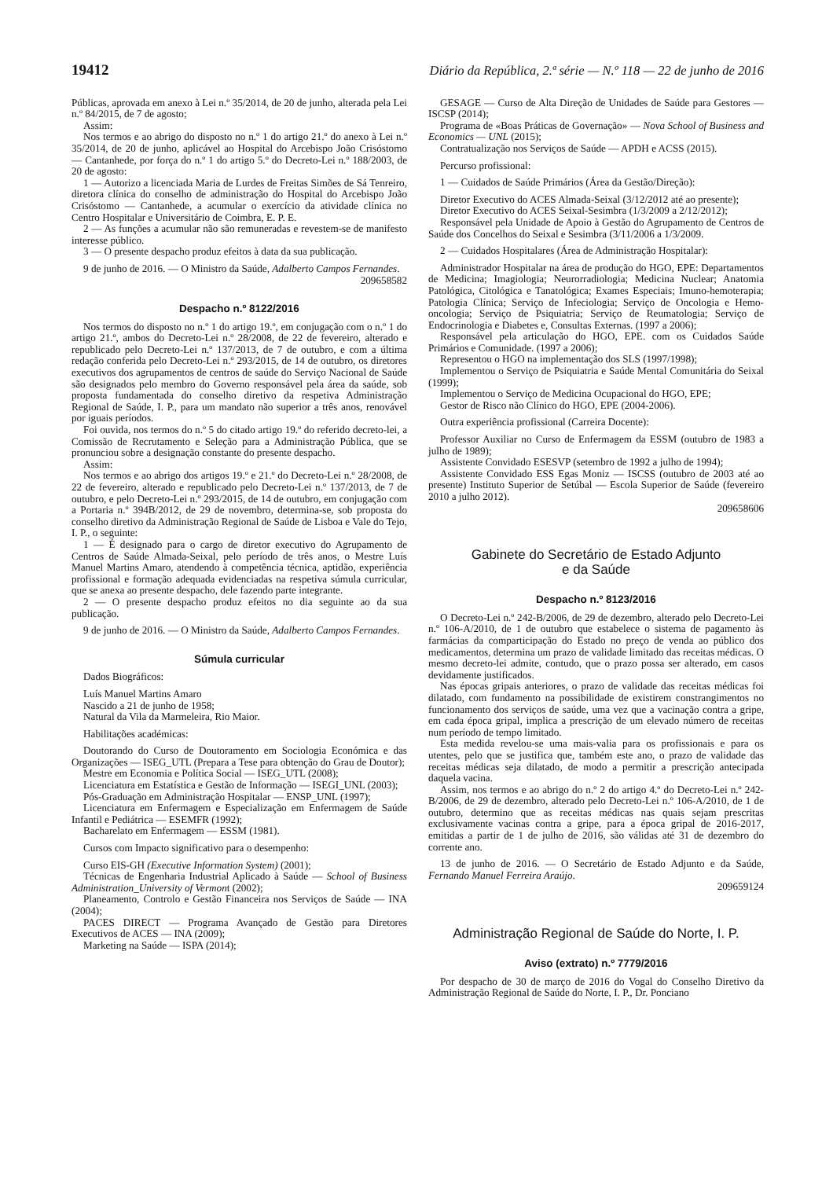19412 Diário da República, 2.ª série — N.º 118 — 22 de junho de 2016
Públicas, aprovada em anexo à Lei n.º 35/2014, de 20 de junho, alterada pela Lei n.º 84/2015, de 7 de agosto;
Assim:
Nos termos e ao abrigo do disposto no n.º 1 do artigo 21.º do anexo à Lei n.º 35/2014, de 20 de junho, aplicável ao Hospital do Arcebispo João Crisóstomo — Cantanhede, por força do n.º 1 do artigo 5.º do Decreto-Lei n.º 188/2003, de 20 de agosto:
1 — Autorizo a licenciada Maria de Lurdes de Freitas Simões de Sá Tenreiro, diretora clínica do conselho de administração do Hospital do Arcebispo João Crisóstomo — Cantanhede, a acumular o exercício da atividade clínica no Centro Hospitalar e Universitário de Coimbra, E. P. E.
2 — As funções a acumular não são remuneradas e revestem-se de manifesto interesse público.
3 — O presente despacho produz efeitos à data da sua publicação.
9 de junho de 2016. — O Ministro da Saúde, Adalberto Campos Fernandes.
209658582
Despacho n.º 8122/2016
Nos termos do disposto no n.º 1 do artigo 19.º, em conjugação com o n.º 1 do artigo 21.º, ambos do Decreto-Lei n.º 28/2008, de 22 de fevereiro, alterado e republicado pelo Decreto-Lei n.º 137/2013, de 7 de outubro, e com a última redação conferida pelo Decreto-Lei n.º 293/2015, de 14 de outubro, os diretores executivos dos agrupamentos de centros de saúde do Serviço Nacional de Saúde são designados pelo membro do Governo responsável pela área da saúde, sob proposta fundamentada do conselho diretivo da respetiva Administração Regional de Saúde, I. P., para um mandato não superior a três anos, renovável por iguais períodos.
Foi ouvida, nos termos do n.º 5 do citado artigo 19.º do referido decreto-lei, a Comissão de Recrutamento e Seleção para a Administração Pública, que se pronunciou sobre a designação constante do presente despacho.
Assim:
Nos termos e ao abrigo dos artigos 19.º e 21.º do Decreto-Lei n.º 28/2008, de 22 de fevereiro, alterado e republicado pelo Decreto-Lei n.º 137/2013, de 7 de outubro, e pelo Decreto-Lei n.º 293/2015, de 14 de outubro, em conjugação com a Portaria n.º 394B/2012, de 29 de novembro, determina-se, sob proposta do conselho diretivo da Administração Regional de Saúde de Lisboa e Vale do Tejo, I. P., o seguinte:
1 — É designado para o cargo de diretor executivo do Agrupamento de Centros de Saúde Almada-Seixal, pelo período de três anos, o Mestre Luís Manuel Martins Amaro, atendendo à competência técnica, aptidão, experiência profissional e formação adequada evidenciadas na respetiva súmula curricular, que se anexa ao presente despacho, dele fazendo parte integrante.
2 — O presente despacho produz efeitos no dia seguinte ao da sua publicação.
9 de junho de 2016. — O Ministro da Saúde, Adalberto Campos Fernandes.
Súmula curricular
Dados Biográficos:
Luís Manuel Martins Amaro
Nascido a 21 de junho de 1958;
Natural da Vila da Marmeleira, Rio Maior.
Habilitações académicas:
Doutorando do Curso de Doutoramento em Sociologia Económica e das Organizações — ISEG_UTL (Prepara a Tese para obtenção do Grau de Doutor);
Mestre em Economia e Política Social — ISEG_UTL (2008);
Licenciatura em Estatística e Gestão de Informação — ISEGI_UNL (2003);
Pós-Graduação em Administração Hospitalar — ENSP_UNL (1997);
Licenciatura em Enfermagem e Especialização em Enfermagem de Saúde Infantil e Pediátrica — ESEMFR (1992);
Bacharelato em Enfermagem — ESSM (1981).
Cursos com Impacto significativo para o desempenho:
Curso EIS-GH (Executive Information System) (2001);
Técnicas de Engenharia Industrial Aplicado à Saúde — School of Business Administration_University of Vermont (2002);
Planeamento, Controlo e Gestão Financeira nos Serviços de Saúde — INA (2004);
PACES DIRECT — Programa Avançado de Gestão para Diretores Executivos de ACES — INA (2009);
Marketing na Saúde — ISPA (2014);
GESAGE — Curso de Alta Direção de Unidades de Saúde para Gestores — ISCSP (2014);
Programa de «Boas Práticas de Governação» — Nova School of Business and Economics — UNL (2015);
Contratualização nos Serviços de Saúde — APDH e ACSS (2015).
Percurso profissional:
1 — Cuidados de Saúde Primários (Área da Gestão/Direção):
Diretor Executivo do ACES Almada-Seixal (3/12/2012 até ao presente);
Diretor Executivo do ACES Seixal-Sesimbra (1/3/2009 a 2/12/2012);
Responsável pela Unidade de Apoio à Gestão do Agrupamento de Centros de Saúde dos Concelhos do Seixal e Sesimbra (3/11/2006 a 1/3/2009.
2 — Cuidados Hospitalares (Área de Administração Hospitalar):
Administrador Hospitalar na área de produção do HGO, EPE: Departamentos de Medicina; Imagiologia; Neurorradiologia; Medicina Nuclear; Anatomia Patológica, Citológica e Tanatológica; Exames Especiais; Imuno-hemoterapia; Patologia Clínica; Serviço de Infeciologia; Serviço de Oncologia e Hemo-oncologia; Serviço de Psiquiatria; Serviço de Reumatologia; Serviço de Endocrinologia e Diabetes e, Consultas Externas. (1997 a 2006);
Responsável pela articulação do HGO, EPE. com os Cuidados Saúde Primários e Comunidade. (1997 a 2006);
Representou o HGO na implementação dos SLS (1997/1998);
Implementou o Serviço de Psiquiatria e Saúde Mental Comunitária do Seixal (1999);
Implementou o Serviço de Medicina Ocupacional do HGO, EPE;
Gestor de Risco não Clínico do HGO, EPE (2004-2006).
Outra experiência profissional (Carreira Docente):
Professor Auxiliar no Curso de Enfermagem da ESSM (outubro de 1983 a julho de 1989);
Assistente Convidado ESESVP (setembro de 1992 a julho de 1994);
Assistente Convidado ESS Egas Moniz — ISCSS (outubro de 2003 até ao presente) Instituto Superior de Setúbal — Escola Superior de Saúde (fevereiro 2010 a julho 2012).
209658606
Gabinete do Secretário de Estado Adjunto
e da Saúde
Despacho n.º 8123/2016
O Decreto-Lei n.º 242-B/2006, de 29 de dezembro, alterado pelo Decreto-Lei n.º 106-A/2010, de 1 de outubro que estabelece o sistema de pagamento às farmácias da comparticipação do Estado no preço de venda ao público dos medicamentos, determina um prazo de validade limitado das receitas médicas. O mesmo decreto-lei admite, contudo, que o prazo possa ser alterado, em casos devidamente justificados.
Nas épocas gripais anteriores, o prazo de validade das receitas médicas foi dilatado, com fundamento na possibilidade de existirem constrangimentos no funcionamento dos serviços de saúde, uma vez que a vacinação contra a gripe, em cada época gripal, implica a prescrição de um elevado número de receitas num período de tempo limitado.
Esta medida revelou-se uma mais-valia para os profissionais e para os utentes, pelo que se justifica que, também este ano, o prazo de validade das receitas médicas seja dilatado, de modo a permitir a prescrição antecipada daquela vacina.
Assim, nos termos e ao abrigo do n.º 2 do artigo 4.º do Decreto-Lei n.º 242-B/2006, de 29 de dezembro, alterado pelo Decreto-Lei n.º 106-A/2010, de 1 de outubro, determino que as receitas médicas nas quais sejam prescritas exclusivamente vacinas contra a gripe, para a época gripal de 2016-2017, emitidas a partir de 1 de julho de 2016, são válidas até 31 de dezembro do corrente ano.
13 de junho de 2016. — O Secretário de Estado Adjunto e da Saúde, Fernando Manuel Ferreira Araújo.
209659124
Administração Regional de Saúde do Norte, I. P.
Aviso (extrato) n.º 7779/2016
Por despacho de 30 de março de 2016 do Vogal do Conselho Diretivo da Administração Regional de Saúde do Norte, I. P., Dr. Ponciano